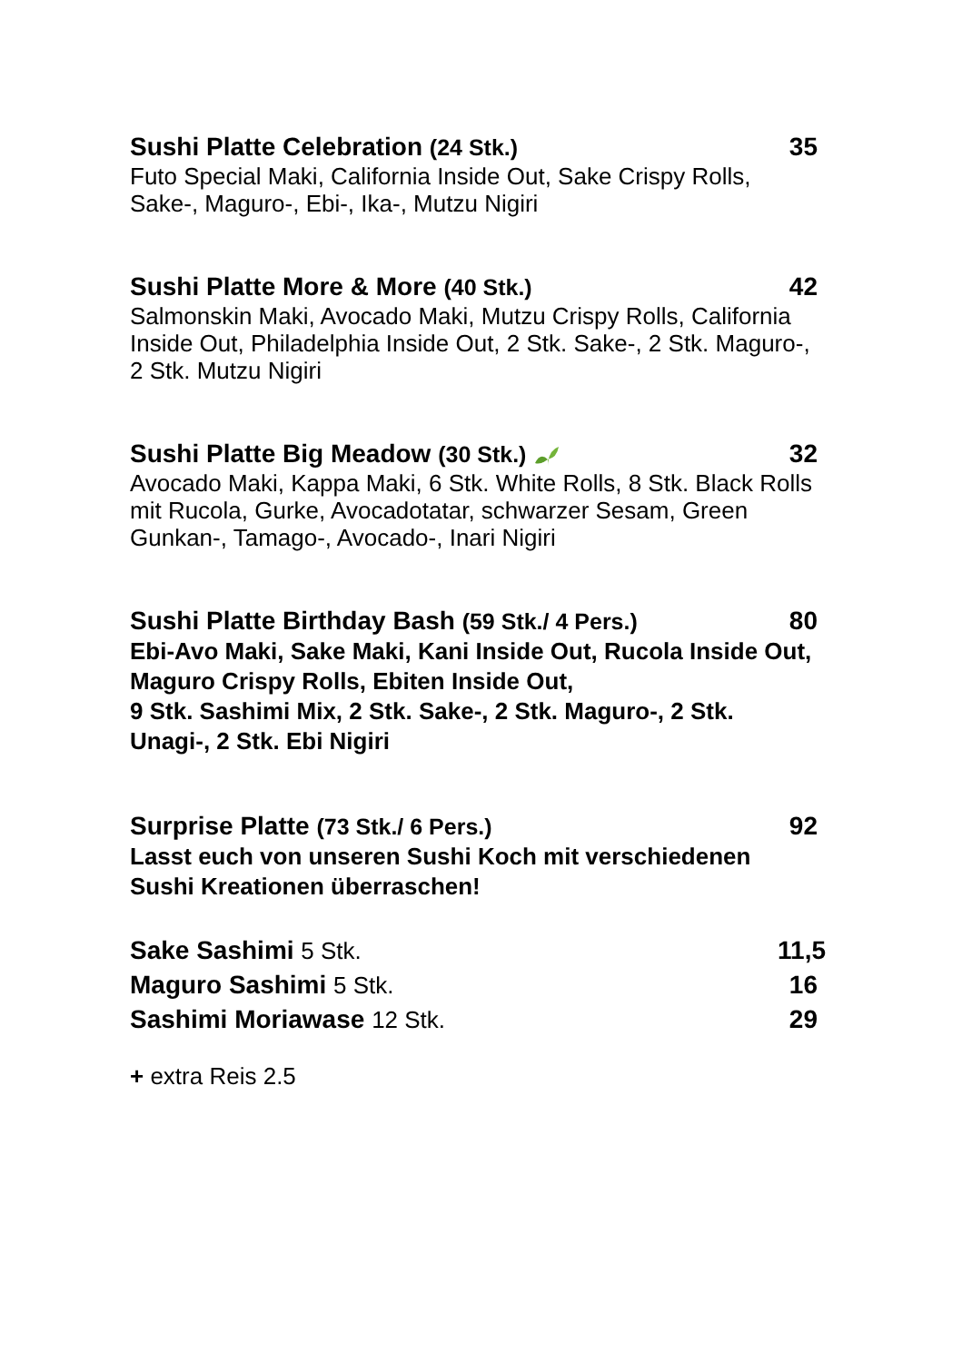Sushi Platte Celebration (24 Stk.) 35
Futo Special Maki, California Inside Out, Sake Crispy Rolls, Sake-, Maguro-, Ebi-, Ika-, Mutzu Nigiri
Sushi Platte More & More (40 Stk.) 42
Salmonskin Maki, Avocado Maki, Mutzu Crispy Rolls, California Inside Out, Philadelphia Inside Out, 2 Stk. Sake-, 2 Stk. Maguro-, 2 Stk. Mutzu Nigiri
Sushi Platte Big Meadow (30 Stk.) 32
Avocado Maki, Kappa Maki, 6 Stk. White Rolls, 8 Stk. Black Rolls mit Rucola, Gurke, Avocadotatar, schwarzer Sesam, Green Gunkan-, Tamago-, Avocado-, Inari Nigiri
Sushi Platte Birthday Bash (59 Stk./ 4 Pers.) 80
Ebi-Avo Maki, Sake Maki, Kani Inside Out, Rucola Inside Out, Maguro Crispy Rolls, Ebiten Inside Out,
9 Stk. Sashimi Mix, 2 Stk. Sake-, 2 Stk. Maguro-, 2 Stk. Unagi-, 2 Stk. Ebi Nigiri
Surprise Platte (73 Stk./ 6 Pers.) 92
Lasst euch von unseren Sushi Koch mit verschiedenen Sushi Kreationen überraschen!
Sake Sashimi 5 Stk. 11,5
Maguro Sashimi 5 Stk. 16
Sashimi Moriawase 12 Stk. 29
+ extra Reis 2.5